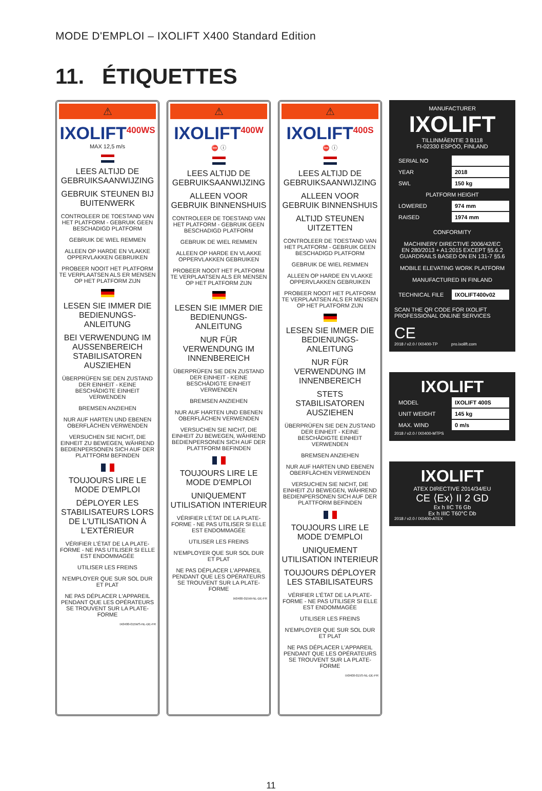MODE D'EMPLOI – IXOLIFT X400 Standard Edition
11. ÉTIQUETTES
⚠
IXOLIFT<sup>400WS</sup>
MAX 12,5 m/s
LEES ALTIJD DE GEBRUIKSAANWIJZING
GEBRUIK STEUNEN BIJ BUITENWERK
CONTROLEER DE TOESTAND VAN HET PLATFORM - GEBRUIK GEEN BESCHADIGD PLATFORM
GEBRUIK DE WIEL REMMEN
ALLEEN OP HARDE EN VLAKKE OPPERVLAKKEN GEBRUIKEN
PROBEER NOOIT HET PLATFORM TE VERPLAATSEN ALS ER MENSEN OP HET PLATFORM ZIJN
LESEN SIE IMMER DIE BEDIENUNGS-ANLEITUNG
BEI VERWENDUNG IM AUSSENBEREICH STABILISATOREN AUSZIEHEN
ÜBERPRÜFEN SIE DEN ZUSTAND DER EINHEIT - KEINE BESCHÄDIGTE EINHEIT VERWENDEN
BREMSEN ANZIEHEN
NUR AUF HARTEN UND EBENEN OBERFLÄCHEN VERWENDEN
VERSUCHEN SIE NICHT, DIE EINHEIT ZU BEWEGEN, WÄHREND BEDIENPERSONEN SICH AUF DER PLATTFORM BEFINDEN
TOUJOURS LIRE LE MODE D'EMPLOI
DÉPLOYER LES STABILISATEURS LORS DE L'UTILISATION À L'EXTÉRIEUR
VÉRIFIER L'ÉTAT DE LA PLATE-FORME - NE PAS UTILISER SI ELLE EST ENDOMMAGÉE
UTILISER LES FREINS
N'EMPLOYER QUE SUR SOL DUR ET PLAT
NE PAS DÉPLACER L'APPAREIL PENDANT QUE LES OPÉRATEURS SE TROUVENT SUR LA PLATE-FORME
IX0400-015WS-NL-DE-FR
⚠
IXOLIFT<sup>400W</sup>
⛔ ⓘ
LEES ALTIJD DE GEBRUIKSAANWIJZING
ALLEEN VOOR GEBRUIK BINNENSHUIS
CONTROLEER DE TOESTAND VAN HET PLATFORM - GEBRUIK GEEN BESCHADIGD PLATFORM
GEBRUIK DE WIEL REMMEN
ALLEEN OP HARDE EN VLAKKE OPPERVLAKKEN GEBRUIKEN
PROBEER NOOIT HET PLATFORM TE VERPLAATSEN ALS ER MENSEN OP HET PLATFORM ZIJN
LESEN SIE IMMER DIE BEDIENUNGS-ANLEITUNG
NUR FÜR VERWENDUNG IM INNENBEREICH
ÜBERPRÜFEN SIE DEN ZUSTAND DER EINHEIT - KEINE BESCHÄDIGTE EINHEIT VERWENDEN
BREMSEN ANZIEHEN
NUR AUF HARTEN UND EBENEN OBERFLÄCHEN VERWENDEN
VERSUCHEN SIE NICHT, DIE EINHEIT ZU BEWEGEN, WÄHREND BEDIENPERSONEN SICH AUF DER PLATTFORM BEFINDEN
TOUJOURS LIRE LE MODE D'EMPLOI
UNIQUEMENT UTILISATION INTERIEUR
VÉRIFIER L'ÉTAT DE LA PLATE-FORME - NE PAS UTILISER SI ELLE EST ENDOMMAGÉE
UTILISER LES FREINS
N'EMPLOYER QUE SUR SOL DUR ET PLAT
NE PAS DÉPLACER L'APPAREIL PENDANT QUE LES OPÉRATEURS SE TROUVENT SUR LA PLATE-FORME
IX0400-015W-NL-DE-FR
⚠
IXOLIFT<sup>400S</sup>
⛔ ⓘ
LEES ALTIJD DE GEBRUIKSAANWIJZING
ALLEEN VOOR GEBRUIK BINNENSHUIS
ALTIJD STEUNEN UITZETTEN
CONTROLEER DE TOESTAND VAN HET PLATFORM - GEBRUIK GEEN BESCHADIGD PLATFORM
GEBRUIK DE WIEL REMMEN
ALLEEN OP HARDE EN VLAKKE OPPERVLAKKEN GEBRUIKEN
PROBEER NOOIT HET PLATFORM TE VERPLAATSEN ALS ER MENSEN OP HET PLATFORM ZIJN
LESEN SIE IMMER DIE BEDIENUNGS-ANLEITUNG
NUR FÜR VERWENDUNG IM INNENBEREICH
STETS STABILISATOREN AUSZIEHEN
ÜBERPRÜFEN SIE DEN ZUSTAND DER EINHEIT - KEINE BESCHÄDIGTE EINHEIT VERWENDEN
BREMSEN ANZIEHEN
NUR AUF HARTEN UND EBENEN OBERFLÄCHEN VERWENDEN
VERSUCHEN SIE NICHT, DIE EINHEIT ZU BEWEGEN, WÄHREND BEDIENPERSONEN SICH AUF DER PLATTFORM BEFINDEN
TOUJOURS LIRE LE MODE D'EMPLOI
UNIQUEMENT UTILISATION INTERIEUR
TOUJOURS DÉPLOYER LES STABILISATEURS
VÉRIFIER L'ÉTAT DE LA PLATE-FORME - NE PAS UTILISER SI ELLE EST ENDOMMAGÉE
UTILISER LES FREINS
N'EMPLOYER QUE SUR SOL DUR ET PLAT
NE PAS DÉPLACER L'APPAREIL PENDANT QUE LES OPÉRATEURS SE TROUVENT SUR LA PLATE-FORME
IX0400-015S-NL-DE-FR
MANUFACTURER
IXOLIFT
TILLINMÄENTIE 3 B118
FI-02330 ESPOO, FINLAND
| SERIAL NO | |
| YEAR | 2018 |
| SWL | 150 kg |
| PLATFORM HEIGHT | |
| LOWERED | 974 mm |
| RAISED | 1974 mm |
CONFORMITY
MACHINERY DIRECTIVE 2006/42/EC
EN 280/2013 + A1:2015 EXCEPT §5.6.2
GUARDRAILS BASED ON EN 131-7 §5.6
MOBILE ELEVATING WORK PLATFORM
MANUFACTURED IN FINLAND
| TECHNICAL FILE | IXOLIFT400v02 |
SCAN THE QR CODE FOR IXOLIFT PROFESSIONAL ONLINE SERVICES
CE
2018 / v2.0 / IX0400-TP pro.ixolift.com
IXOLIFT
| MODEL | IXOLIFT 400S |
| UNIT WEIGHT | 145 kg |
| MAX. WIND | 0 m/s |
2018 / v2.0 / IX0400-MTPS
IXOLIFT
ATEX DIRECTIVE 2014/34/EU
CE ⟨Ex⟩ II 2 GD
Ex h IIC T6 Gb
Ex h IIIC T60°C Db
2018 / v2.0 / IX0400-ATEX
11